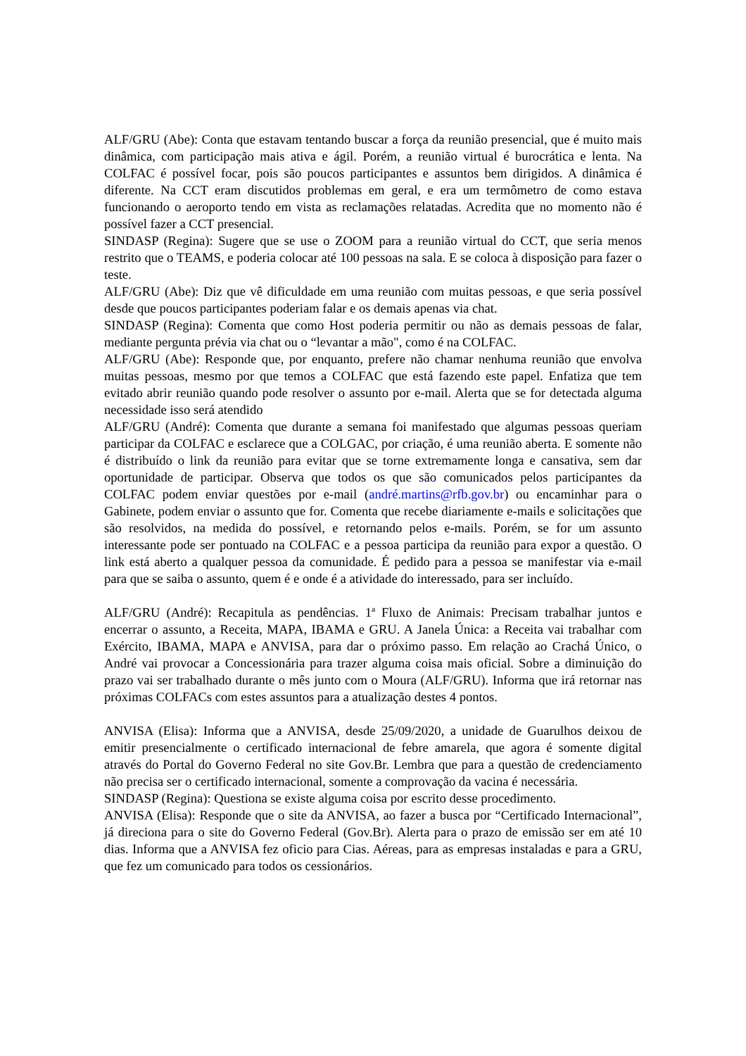ALF/GRU (Abe): Conta que estavam tentando buscar a força da reunião presencial, que é muito mais dinâmica, com participação mais ativa e ágil. Porém, a reunião virtual é burocrática e lenta. Na COLFAC é possível focar, pois são poucos participantes e assuntos bem dirigidos. A dinâmica é diferente. Na CCT eram discutidos problemas em geral, e era um termômetro de como estava funcionando o aeroporto tendo em vista as reclamações relatadas. Acredita que no momento não é possível fazer a CCT presencial.
SINDASP (Regina): Sugere que se use o ZOOM para a reunião virtual do CCT, que seria menos restrito que o TEAMS, e poderia colocar até 100 pessoas na sala. E se coloca à disposição para fazer o teste.
ALF/GRU (Abe): Diz que vê dificuldade em uma reunião com muitas pessoas, e que seria possível desde que poucos participantes poderiam falar e os demais apenas via chat.
SINDASP (Regina): Comenta que como Host poderia permitir ou não as demais pessoas de falar, mediante pergunta prévia via chat ou o “levantar a mão", como é na COLFAC.
ALF/GRU (Abe): Responde que, por enquanto, prefere não chamar nenhuma reunião que envolva muitas pessoas, mesmo por que temos a COLFAC que está fazendo este papel. Enfatiza que tem evitado abrir reunião quando pode resolver o assunto por e-mail. Alerta que se for detectada alguma necessidade isso será atendido
ALF/GRU (André): Comenta que durante a semana foi manifestado que algumas pessoas queriam participar da COLFAC e esclarece que a COLGAC, por criação, é uma reunião aberta. E somente não é distribuído o link da reunião para evitar que se torne extremamente longa e cansativa, sem dar oportunidade de participar. Observa que todos os que são comunicados pelos participantes da COLFAC podem enviar questões por e-mail (andré.martins@rfb.gov.br) ou encaminhar para o Gabinete, podem enviar o assunto que for. Comenta que recebe diariamente e-mails e solicitações que são resolvidos, na medida do possível, e retornando pelos e-mails. Porém, se for um assunto interessante pode ser pontuado na COLFAC e a pessoa participa da reunião para expor a questão. O link está aberto a qualquer pessoa da comunidade. É pedido para a pessoa se manifestar via e-mail para que se saiba o assunto, quem é e onde é a atividade do interessado, para ser incluído.
ALF/GRU (André): Recapitula as pendências. 1ª Fluxo de Animais: Precisam trabalhar juntos e encerrar o assunto, a Receita, MAPA, IBAMA e GRU. A Janela Única: a Receita vai trabalhar com Exército, IBAMA, MAPA e ANVISA, para dar o próximo passo. Em relação ao Crachá Único, o André vai provocar a Concessionária para trazer alguma coisa mais oficial. Sobre a diminuição do prazo vai ser trabalhado durante o mês junto com o Moura (ALF/GRU). Informa que irá retornar nas próximas COLFACs com estes assuntos para a atualização destes 4 pontos.
ANVISA (Elisa): Informa que a ANVISA, desde 25/09/2020, a unidade de Guarulhos deixou de emitir presencialmente o certificado internacional de febre amarela, que agora é somente digital através do Portal do Governo Federal no site Gov.Br. Lembra que para a questão de credenciamento não precisa ser o certificado internacional, somente a comprovação da vacina é necessária.
SINDASP (Regina): Questiona se existe alguma coisa por escrito desse procedimento.
ANVISA (Elisa): Responde que o site da ANVISA, ao fazer a busca por “Certificado Internacional”, já direciona para o site do Governo Federal (Gov.Br). Alerta para o prazo de emissão ser em até 10 dias. Informa que a ANVISA fez oficio para Cias. Aéreas, para as empresas instaladas e para a GRU, que fez um comunicado para todos os cessionários.